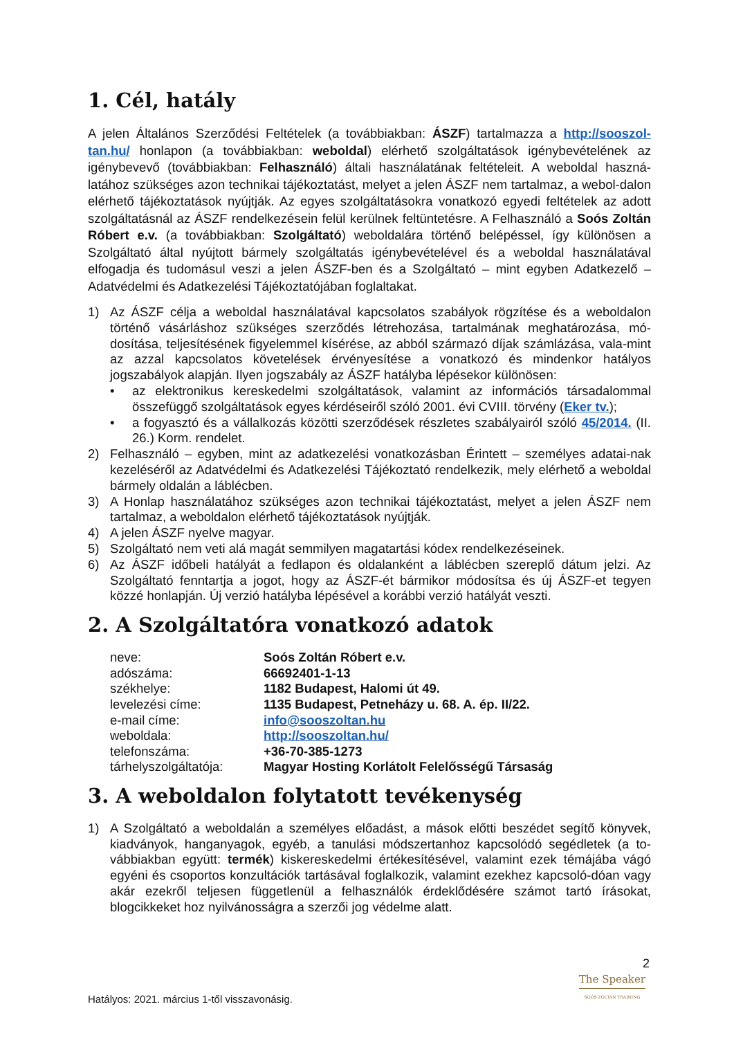1. Cél, hatály
A jelen Általános Szerződési Feltételek (a továbbiakban: ÁSZF) tartalmazza a http://sooszol-tan.hu/ honlapon (a továbbiakban: weboldal) elérhető szolgáltatások igénybevételének az igénybevevő (továbbiakban: Felhasználó) általi használatának feltételeit. A weboldal haszná-latához szükséges azon technikai tájékoztatást, melyet a jelen ÁSZF nem tartalmaz, a webol-dalon elérhető tájékoztatások nyújtják. Az egyes szolgáltatásokra vonatkozó egyedi feltételek az adott szolgáltatásnál az ÁSZF rendelkezésein felül kerülnek feltüntetésre. A Felhasználó a Soós Zoltán Róbert e.v. (a továbbiakban: Szolgáltató) weboldalára történő belépéssel, így különösen a Szolgáltató által nyújtott bármely szolgáltatás igénybevételével és a weboldal használatával elfogadja és tudomásul veszi a jelen ÁSZF-ben és a Szolgáltató – mint egyben Adatkezelő – Adatvédelmi és Adatkezelési Tájékoztatójában foglaltakat.
1) Az ÁSZF célja a weboldal használatával kapcsolatos szabályok rögzítése és a weboldalon történő vásárláshoz szükséges szerződés létrehozása, tartalmának meghatározása, mó-dosítása, teljesítésének figyelemmel kísérése, az abból származó díjak számlázása, vala-mint az azzal kapcsolatos követelések érvényesítése a vonatkozó és mindenkor hatályos jogszabályok alapján. Ilyen jogszabály az ÁSZF hatályba lépésekor különösen:
• az elektronikus kereskedelmi szolgáltatások, valamint az információs társadalommal összefüggő szolgáltatások egyes kérdéseiről szóló 2001. évi CVIII. törvény (Eker tv.);
• a fogyasztó és a vállalkozás közötti szerződések részletes szabályairól szóló 45/2014. (II. 26.) Korm. rendelet.
2) Felhasználó – egyben, mint az adatkezelési vonatkozásban Érintett – személyes adatai-nak kezeléséről az Adatvédelmi és Adatkezelési Tájékoztató rendelkezik, mely elérhető a weboldal bármely oldalán a láblécben.
3) A Honlap használatához szükséges azon technikai tájékoztatást, melyet a jelen ÁSZF nem tartalmaz, a weboldalon elérhető tájékoztatások nyújtják.
4) A jelen ÁSZF nyelve magyar.
5) Szolgáltató nem veti alá magát semmilyen magatartási kódex rendelkezéseinek.
6) Az ÁSZF időbeli hatályát a fedlapon és oldalanként a láblécben szereplő dátum jelzi. Az Szolgáltató fenntartja a jogot, hogy az ÁSZF-ét bármikor módosítsa és új ÁSZF-et tegyen közzé honlapján. Új verzió hatályba lépésével a korábbi verzió hatályát veszti.
2. A Szolgáltatóra vonatkozó adatok
| neve: | Soós Zoltán Róbert e.v. |
| adószáma: | 66692401-1-13 |
| székhelye: | 1182 Budapest, Halomi út 49. |
| levelezési címe: | 1135 Budapest, Petneházy u. 68. A. ép. II/22. |
| e-mail címe: | info@sooszoltan.hu |
| weboldala: | http://sooszoltan.hu/ |
| telefonszáma: | +36-70-385-1273 |
| tárhelyszolgáltatója: | Magyar Hosting Korlátolt Felelősségű Társaság |
3. A weboldalon folytatott tevékenység
1) A Szolgáltató a weboldalán a személyes előadást, a mások előtti beszédet segítő könyvek, kiadványok, hanganyagok, egyéb, a tanulási módszertanhoz kapcsolódó segédletek (a to-vábbiakban együtt: termék) kiskereskedelmi értékesítésével, valamint ezek témájába vágó egyéni és csoportos konzultációk tartásával foglalkozik, valamint ezekhez kapcsoló-dóan vagy akár ezekről teljesen függetlenül a felhasználók érdeklődésére számot tartó írásokat, blogcikkeket hoz nyilvánosságra a szerzői jog védelme alatt.
2
The Speaker
SOÓS ZOLTÁN TRAINING
Hatályos: 2021. március 1-től visszavonásig.